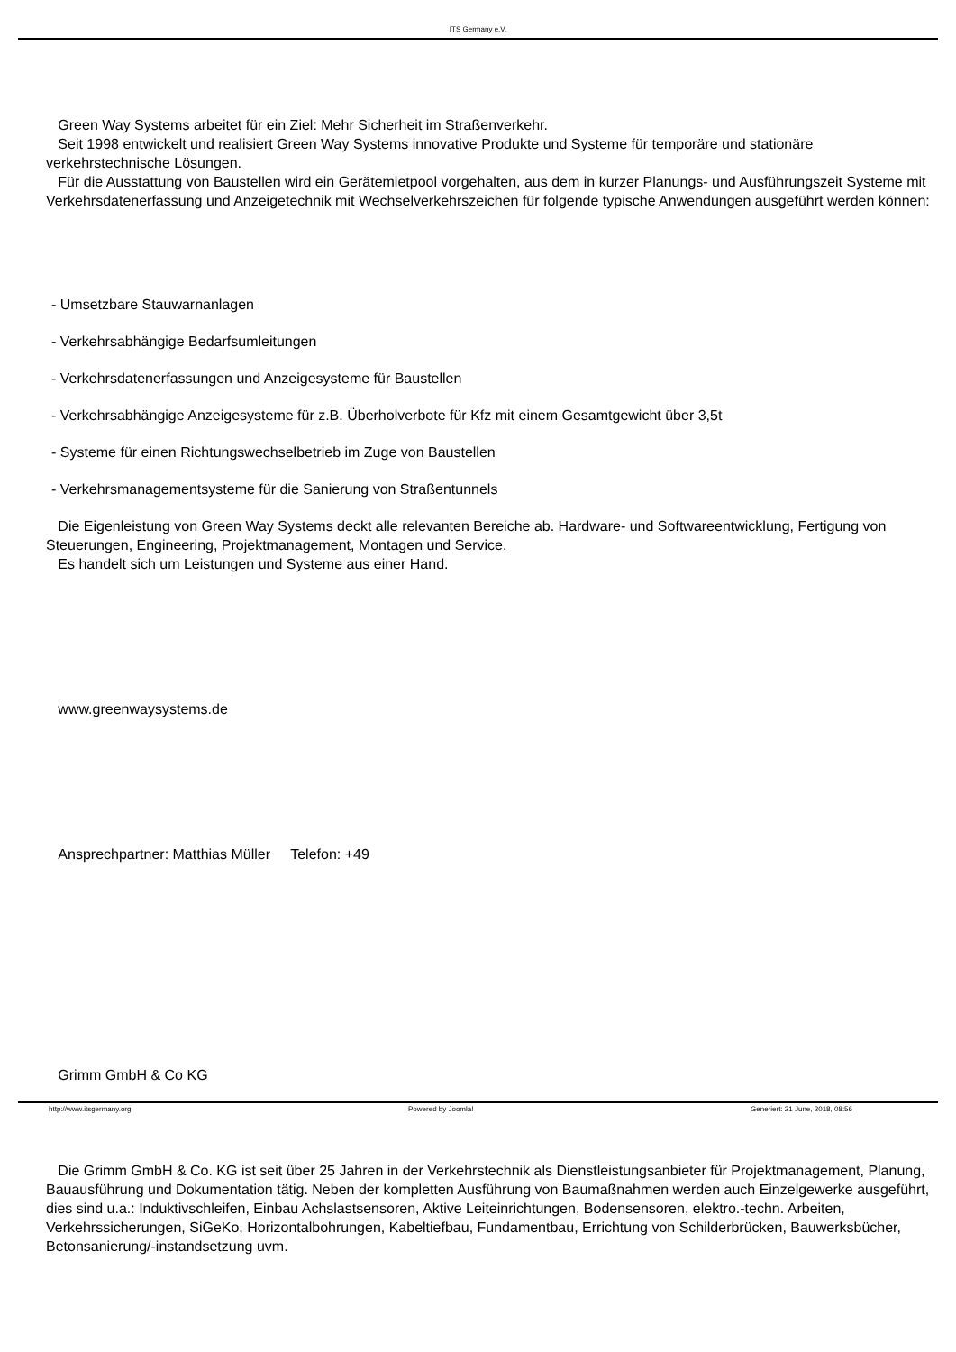ITS Germany e.V.
Green Way Systems arbeitet für ein Ziel: Mehr Sicherheit im Straßenverkehr.
Seit 1998 entwickelt und realisiert Green Way Systems innovative Produkte und Systeme für temporäre und stationäre verkehrstechnische Lösungen.
Für die Ausstattung von Baustellen wird ein Gerätemietpool vorgehalten, aus dem in kurzer Planungs- und Ausführungszeit Systeme mit Verkehrsdatenerfassung und Anzeigetechnik mit Wechselverkehrszeichen für folgende typische Anwendungen ausgeführt werden können:
- Umsetzbare Stauwarnanlagen
- Verkehrsabhängige Bedarfsumleitungen
- Verkehrsdatenerfassungen und Anzeigesysteme für Baustellen
- Verkehrsabhängige Anzeigesysteme für z.B. Überholverbote für Kfz mit einem Gesamtgewicht über 3,5t
- Systeme für einen Richtungswechselbetrieb im Zuge von Baustellen
- Verkehrsmanagementsysteme für die Sanierung von Straßentunnels
Die Eigenleistung von Green Way Systems deckt alle relevanten Bereiche ab. Hardware- und Softwareentwicklung, Fertigung von Steuerungen, Engineering, Projektmanagement, Montagen und Service.
Es handelt sich um Leistungen und Systeme aus einer Hand.
www.greenwaysystems.de
Ansprechpartner: Matthias Müller Telefon: +49
Grimm GmbH & Co KG
Die Grimm GmbH & Co. KG ist seit über 25 Jahren in der Verkehrstechnik als Dienstleistungsanbieter für Projektmanagement, Planung, Bauausführung und Dokumentation tätig. Neben der kompletten Ausführung von Baumaßnahmen werden auch Einzelgewerke ausgeführt, dies sind u.a.: Induktivschleifen, Einbau Achslastsensoren, Aktive Leiteinrichtungen, Bodensensoren, elektro.-techn. Arbeiten, Verkehrssicherungen, SiGeKo, Horizontalbohrungen, Kabeltiefbau, Fundamentbau, Errichtung von Schilderbrücken, Bauwerksbücher, Betonsanierung/-instandsetzung uvm.
http://www.itsgermany.org Powered by Joomla! Generiert: 21 June, 2018, 08:56